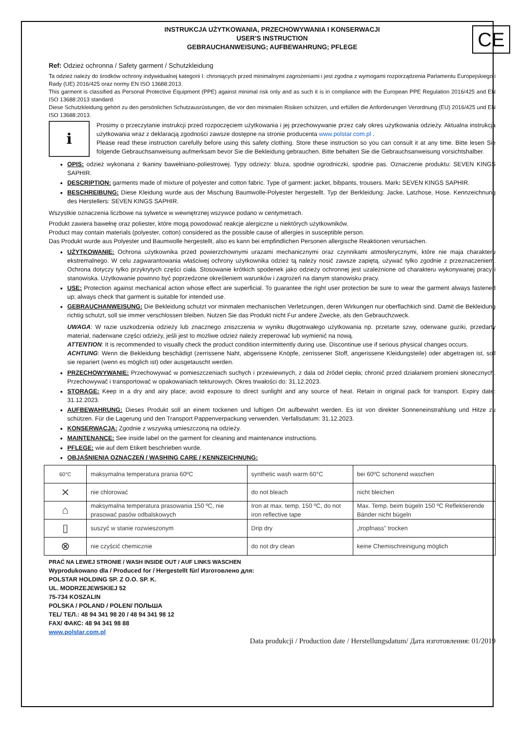CE
INSTRUKCJA UŻYTKOWANIA, PRZECHOWYWANIA I KONSERWACJI
USER’S INSTRUCTION
GEBRAUCHANWEISUNG; AUFBEWAHRUNG; PFLEGE
Ref: Odzież ochronna / Safety garment / Schutzkleidung
Ta odzież należy do środków ochrony indywidualnej kategorii I: chroniących przed minimalnymi zagrożeniami i jest zgodna z wymogami rozporządzenia Parlamentu Europejskiego i Rady (UE) 2016/425 oraz normy EN ISO 13688:2013.
This garment is classified as Personal Protective Equipment (PPE) against minimal risk only and as such it is in compliance with the European PPE Regulation 2016/425 and EN ISO 13688:2013 standard.
Diese Schutzkleidung gehört zu den persönlichen Schutzausrüstungen, die vor den minimalen Risiken schützen, und erfüllen die Anforderungen Verordnung (EU) 2016/425 und EN ISO 13688:2013.
i
Prosimy o przeczytanie instrukcji przed rozpoczęciem użytkowania i jej przechowywanie przez cały okres użytkowania odzieży. Aktualna instrukcja użytkowania wraz z deklaracją zgodności zawsze dostępne na stronie producenta www.polstar.com.pl .
Please read these instruction carefully before using this safety clothing. Store these instruction so you can consult it at any time. Bitte lesen Sie folgende Gebrauchsanweisung aufmerksam bevor Sie die Bekleidung gebrauchen. Bitte behalten Sie die Gebrauchsanweisung vorsichtshalber.
OPIS: odzież wykonana z tkaniny bawełniano-poliestrowej. Typy odzieży: bluza, spodnie ogrodniczki, spodnie pas. Oznaczenie produktu: SEVEN KINGS SAPHIR.
DESCRIPTION: garments made of mixture of polyester and cotton fabric. Type of garment: jacket, bibpants, trousers. Mark: SEVEN KINGS SAPHIR.
BESCHREIBUNG: Diese Kleidung wurde aus der Mischung Baumwolle-Polyester hergestellt. Typ der Berkleidung: Jacke, Latzhose, Hose. Kennzeichnung des Herstellers: SEVEN KINGS SAPHIR.
Wszystkie oznaczenia liczbowe na sylwetce w wewnętrznej wszywce podano w centymetrach.
Produkt zawiera bawełnę oraz poliester, które mogą powodować reakcje alergiczne u niektórych użytkowników.
Product may contain materials (polyester, cotton) considered as the possible cause of allergies in susceptible person.
Das Produkt wurde aus Polyester und Baumwolle hergestellt, also es kann bei empfindlichen Personen allergische Reaktionen verursachen.
UŻYTKOWANIE: Ochrona użytkownika przed powierzchownymi urazami mechanicznymi oraz czynnikami atmosferycznymi, które nie maja charakteru ekstremalnego. W celu zagwarantowania właściwej ochrony użytkownika odzież tą należy nosić zawsze zapiętą, używać tylko zgodnie z przeznaczeniem. Ochrona dotyczy tylko przykrytych części ciała. Stosowanie krótkich spodenek jako odzieży ochronnej jest uzależnione od charakteru wykonywanej pracy i stanowiska. Użytkowanie powinno być poprzedzone określeniem warunków i zagrożeń na danym stanowisku pracy.
USE: Protection against mechanical action whose effect are superficial. To guarantee the right user protection be sure to wear the garment always fastened up; always check that garment is suitable for intended use.
GEBRAUCHANWEISUNG: Die Bekleidung schutzt vor minmalen mechanischen Verletzungen, deren Wirkungen nur oberflachkich sind. Damit die Bekleidung richtig schutzt, soll sie immer verschlossen bleiben. Nutzen Sie das Produkt nicht Fur andere Zwecke, als den Gebrauchzweck.
UWAGA: W razie uszkodzenia odzieży lub znacznego zniszczenia w wyniku długotrwałego użytkowania np. przetarte szwy, oderwane guziki, przedarty materiał, naderwane części odzieży, jeśli jest to możliwe odzież należy zreperować lub wymienić na nową.
ATTENTION: It is recommended to visually check the product condition intermittently during use. Discontinue use if serious physical changes occurs.
ACHTUNG: Wenn die Bekleidung beschädigt (zerrissene Naht, abgerissene Knöpfe, zerrissener Stoff, angerissene Kleidungsteile) oder abgetragen ist, soll sie repariert (wenn es möglich ist) oder ausgetauscht werden.
PRZECHOWYWANIE: Przechowywać w pomieszczeniach suchych i przewiewnych, z dala od źródeł ciepła; chronić przed działaniem promieni słonecznych. Przechowywać i transportować w opakowaniach tekturowych. Okres trwałości do: 31.12.2023.
STORAGE: Keep in a dry and airy place; avoid exposure to direct sunlight and any source of heat. Retain in original pack for transport. Expiry date: 31.12.2023.
AUFBEWAHRUNG: Dieses Produkt soll an einem tockenen und luftigen Ort aufbewahrt werden. Es ist von direkter Sonneneinstrahlung und Hitze zu schützen. Für die Lagerung und den Transport Pappenverpackung verwenden. Verfallsdatum: 31.12.2023.
KONSERWACJA: Zgodnie z wszywką umieszczoną na odzieży.
MAINTENANCE: See inside label on the garment for cleaning and maintenance instructions.
PFLEGE: wie auf dem Etikett beschrieben wurde.
OBJAŚNIENIA OZNACZEŃ / WASHING CARE / KENNZEICHNUNG:
| 60°C | maksymalna temperatura prania 60ºC | synthetic wash warm 60°C | bei 60ºC schonend waschen |
| ⨯ | nie chlorować | do not bleach | nicht bleichen |
| ⌂ | maksymalna temperatura prasowania 150 ºC, nie prasować pasów odbalskowych | Iron at max. temp. 150 ºC, do not iron reflective tape | Max. Temp. beim bügeln 150 ºC Reflektierende Bänder nicht bügeln |
| ▯ | suszyć w stanie rozwieszonym | Drip dry | „tropfnass” trocken |
| ⊗ | nie czyścić chemicznie | do not dry clean | keine Chemischreinigung möglich |
PRAĆ NA LEWEJ STRONIE / WASH INSIDE OUT / AUF LINKS WASCHEN
Wyprodukowano dla / Produced for / Hergestellt für/ Изготовлено для:
POLSTAR HOLDING SP. Z O.O. SP. K.
UL. MODRZEJEWSKIEJ 52
75-734 KOSZALIN
POLSKA / POLAND / POLEN/ ПОЛЬША
TEL/ ТЕЛ.: 48 94 341 98 20 / 48 94 341 98 12
FAX/ ФАКС: 48 94 341 98 88
www.polstar.com.pl
Data produkcji / Production date / Herstellungsdatum/ Дата изготовления: 01/2019